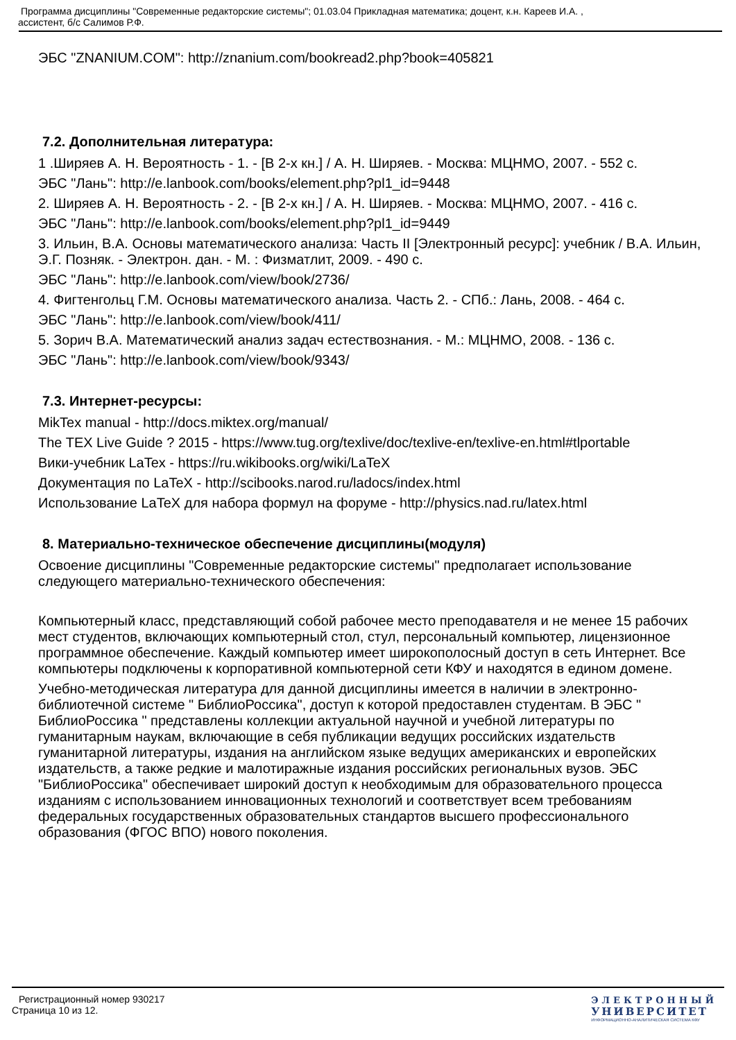Программа дисциплины "Современные редакторские системы"; 01.03.04 Прикладная математика; доцент, к.н. Кареев И.А. ,
ассистент, б/с Салимов Р.Ф.
ЭБС "ZNANIUM.COM": http://znanium.com/bookread2.php?book=405821
7.2. Дополнительная литература:
1 .Ширяев А. Н. Вероятность - 1. - [В 2-х кн.] / А. Н. Ширяев. - Москва: МЦНМО, 2007. - 552 с.
ЭБС "Лань": http://e.lanbook.com/books/element.php?pl1_id=9448
2. Ширяев А. Н. Вероятность - 2. - [В 2-х кн.] / А. Н. Ширяев. - Москва: МЦНМО, 2007. - 416 с.
ЭБС "Лань": http://e.lanbook.com/books/element.php?pl1_id=9449
3. Ильин, В.А. Основы математического анализа: Часть II [Электронный ресурс]: учебник / В.А. Ильин, Э.Г. Позняк. - Электрон. дан. - М. : Физматлит, 2009. - 490 с.
ЭБС "Лань": http://e.lanbook.com/view/book/2736/
4. Фигтенгольц Г.М. Основы математического анализа. Часть 2. - СПб.: Лань, 2008. - 464 с.
ЭБС "Лань": http://e.lanbook.com/view/book/411/
5. Зорич В.А. Математический анализ задач естествознания. - М.: МЦНМО, 2008. - 136 с.
ЭБС "Лань": http://e.lanbook.com/view/book/9343/
7.3. Интернет-ресурсы:
MikTex manual - http://docs.miktex.org/manual/
The TEX Live Guide ? 2015 - https://www.tug.org/texlive/doc/texlive-en/texlive-en.html#tlportable
Вики-учебник LaTex - https://ru.wikibooks.org/wiki/LaTeX
Документация по LaTeX - http://scibooks.narod.ru/ladocs/index.html
Использование LaTeX для набора формул на форуме - http://physics.nad.ru/latex.html
8. Материально-техническое обеспечение дисциплины(модуля)
Освоение дисциплины "Современные редакторские системы" предполагает использование следующего материально-технического обеспечения:
Компьютерный класс, представляющий собой рабочее место преподавателя и не менее 15 рабочих мест студентов, включающих компьютерный стол, стул, персональный компьютер, лицензионное программное обеспечение. Каждый компьютер имеет широкополосный доступ в сеть Интернет. Все компьютеры подключены к корпоративной компьютерной сети КФУ и находятся в едином домене.
Учебно-методическая литература для данной дисциплины имеется в наличии в электронно-библиотечной системе " БиблиоРоссика", доступ к которой предоставлен студентам. В ЭБС " БиблиоРоссика " представлены коллекции актуальной научной и учебной литературы по гуманитарным наукам, включающие в себя публикации ведущих российских издательств гуманитарной литературы, издания на английском языке ведущих американских и европейских издательств, а также редкие и малотиражные издания российских региональных вузов. ЭБС "БиблиоРоссика" обеспечивает широкий доступ к необходимым для образовательного процесса изданиям с использованием инновационных технологий и соответствует всем требованиям федеральных государственных образовательных стандартов высшего профессионального образования (ФГОС ВПО) нового поколения.
Регистрационный номер 930217
Страница 10 из 12.
ЭЛЕКТРОННЫЙ
УНИВЕРСИТЕТ
ИНФОРМАЦИОННО-АНАЛИТИЧЕСКАЯ СИСТЕМА КФУ